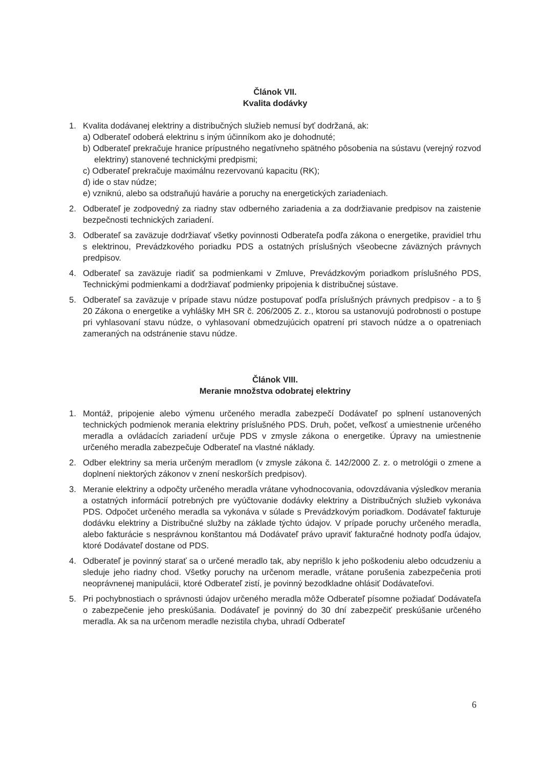Článok VII.
Kvalita dodávky
1. Kvalita dodávanej elektriny a distribučných služieb nemusí byť dodržaná, ak:
a) Odberateľ odoberá elektrinu s iným účinníkom ako je dohodnuté;
b) Odberateľ prekračuje hranice prípustného negatívneho spätného pôsobenia na sústavu (verejný rozvod elektriny) stanovené technickými predpismi;
c) Odberateľ prekračuje maximálnu rezervovanú kapacitu (RK);
d) ide o stav núdze;
e) vzniknú, alebo sa odstraňujú havárie a poruchy na energetických zariadeniach.
2. Odberateľ je zodpovedný za riadny stav odberného zariadenia a za dodržiavanie predpisov na zaistenie bezpečnosti technických zariadení.
3. Odberateľ sa zaväzuje dodržiavať všetky povinnosti Odberateľa podľa zákona o energetike, pravidiel trhu s elektrinou, Prevádzkového poriadku PDS a ostatných príslušných všeobecne záväzných právnych predpisov.
4. Odberateľ sa zaväzuje riadiť sa podmienkami v Zmluve, Prevádzkovým poriadkom príslušného PDS, Technickými podmienkami a dodržiavať podmienky pripojenia k distribučnej sústave.
5. Odberateľ sa zaväzuje v prípade stavu núdze postupovať podľa príslušných právnych predpisov - a to § 20 Zákona o energetike a vyhlášky MH SR č. 206/2005 Z. z., ktorou sa ustanovujú podrobnosti o postupe pri vyhlasovaní stavu núdze, o vyhlasovaní obmedzujúcich opatrení pri stavoch núdze a o opatreniach zameraných na odstránenie stavu núdze.
Článok VIII.
Meranie množstva odobratej elektriny
1. Montáž, pripojenie alebo výmenu určeného meradla zabezpečí Dodávateľ po splnení ustanovených technických podmienok merania elektriny príslušného PDS. Druh, počet, veľkosť a umiestnenie určeného meradla a ovládacích zariadení určuje PDS v zmysle zákona o energetike. Úpravy na umiestnenie určeného meradla zabezpečuje Odberateľ na vlastné náklady.
2. Odber elektriny sa meria určeným meradlom (v zmysle zákona č. 142/2000 Z. z. o metrológii o zmene a doplnení niektorých zákonov v znení neskorších predpisov).
3. Meranie elektriny a odpočty určeného meradla vrátane vyhodnocovania, odovzdávania výsledkov merania a ostatných informácií potrebných pre vyúčtovanie dodávky elektriny a Distribučných služieb vykonáva PDS. Odpočet určeného meradla sa vykonáva v súlade s Prevádzkovým poriadkom. Dodávateľ fakturuje dodávku elektriny a Distribučné služby na základe týchto údajov. V prípade poruchy určeného meradla, alebo fakturácie s nesprávnou konštantou má Dodávateľ právo upraviť fakturačné hodnoty podľa údajov, ktoré Dodávateľ dostane od PDS.
4. Odberateľ je povinný starať sa o určené meradlo tak, aby neprišlo k jeho poškodeniu alebo odcudzeniu a sleduje jeho riadny chod. Všetky poruchy na určenom meradle, vrátane porušenia zabezpečenia proti neoprávnenej manipulácii, ktoré Odberateľ zistí, je povinný bezodkladne ohlásiť Dodávateľovi.
5. Pri pochybnostiach o správnosti údajov určeného meradla môže Odberateľ písomne požiadať Dodávateľa o zabezpečenie jeho preskúšania. Dodávateľ je povinný do 30 dní zabezpečiť preskúšanie určeného meradla. Ak sa na určenom meradle nezistila chyba, uhradí Odberateľ
6